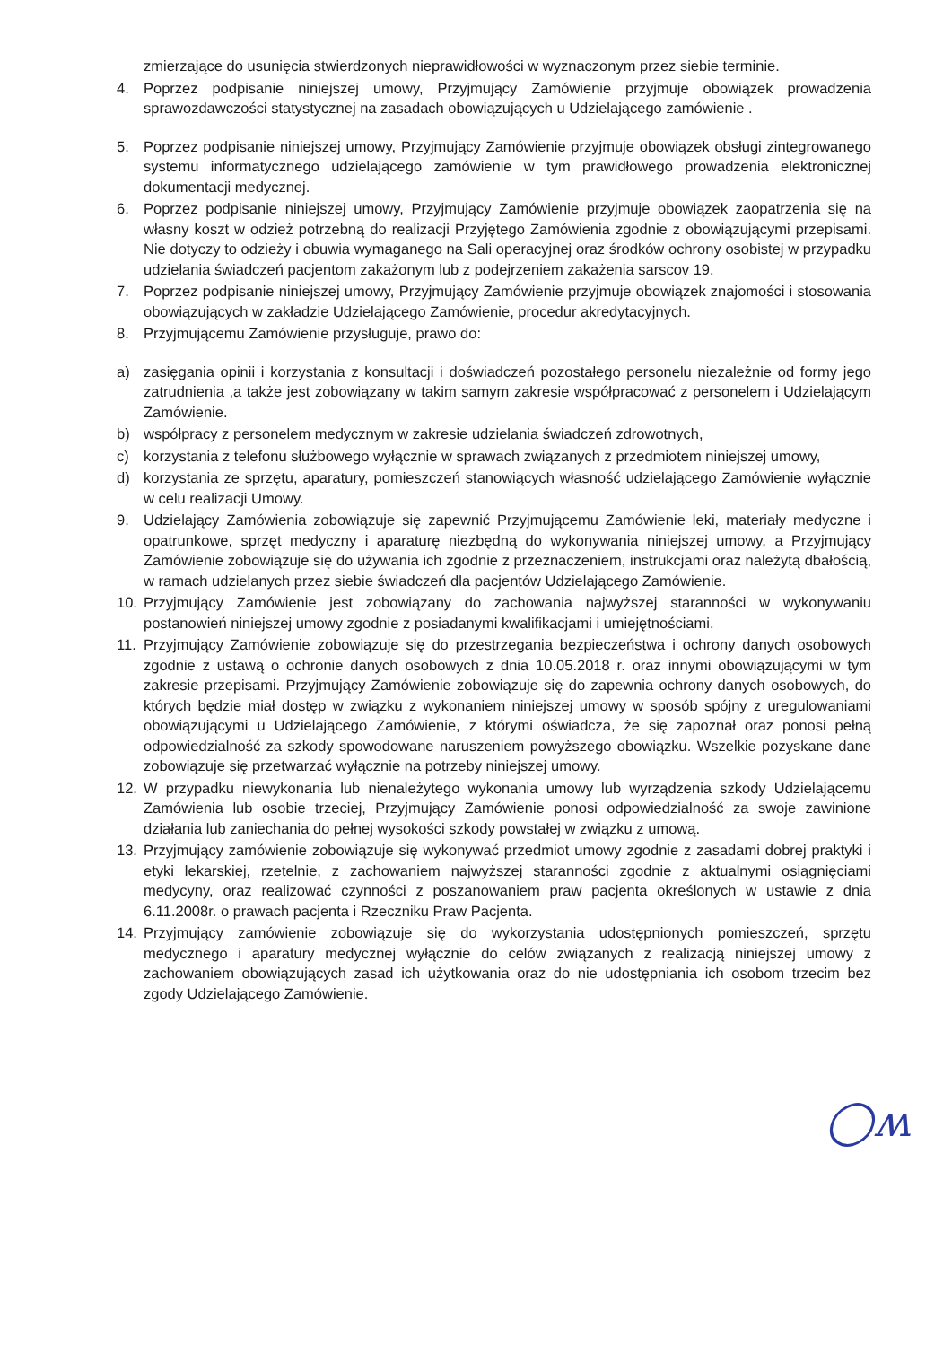zmierzające do usunięcia stwierdzonych nieprawidłowości w wyznaczonym przez siebie terminie.
4. Poprzez podpisanie niniejszej umowy, Przyjmujący Zamówienie przyjmuje obowiązek prowadzenia sprawozdawczości statystycznej na zasadach obowiązujących u Udzielającego zamówienie .
5. Poprzez podpisanie niniejszej umowy, Przyjmujący Zamówienie przyjmuje obowiązek obsługi zintegrowanego systemu informatycznego udzielającego zamówienie w tym prawidłowego prowadzenia elektronicznej dokumentacji medycznej.
6. Poprzez podpisanie niniejszej umowy, Przyjmujący Zamówienie przyjmuje obowiązek zaopatrzenia się na własny koszt w odzież potrzebną do realizacji Przyjętego Zamówienia zgodnie z obowiązującymi przepisami. Nie dotyczy to odzieży i obuwia wymaganego na Sali operacyjnej oraz środków ochrony osobistej w przypadku udzielania świadczeń pacjentom zakażonym lub z podejrzeniem zakażenia sarscov 19.
7. Poprzez podpisanie niniejszej umowy, Przyjmujący Zamówienie przyjmuje obowiązek znajomości i stosowania obowiązujących w zakładzie Udzielającego Zamówienie, procedur akredytacyjnych.
8. Przyjmującemu Zamówienie przysługuje, prawo do:
a) zasięgania opinii i korzystania z konsultacji i doświadczeń pozostałego personelu niezależnie od formy jego zatrudnienia ,a także jest zobowiązany w takim samym zakresie współpracować z personelem i Udzielającym Zamówienie.
b) współpracy z personelem medycznym w zakresie udzielania świadczeń zdrowotnych,
c) korzystania z telefonu służbowego wyłącznie w sprawach związanych z przedmiotem niniejszej umowy,
d) korzystania ze sprzętu, aparatury, pomieszczeń stanowiących własność udzielającego Zamówienie wyłącznie w celu realizacji Umowy.
9. Udzielający Zamówienia zobowiązuje się zapewnić Przyjmującemu Zamówienie leki, materiały medyczne i opatrunkowe, sprzęt medyczny i aparaturę niezbędną do wykonywania niniejszej umowy, a Przyjmujący Zamówienie zobowiązuje się do używania ich zgodnie z przeznaczeniem, instrukcjami oraz należytą dbałością, w ramach udzielanych przez siebie świadczeń dla pacjentów Udzielającego Zamówienie.
10. Przyjmujący Zamówienie jest zobowiązany do zachowania najwyższej staranności w wykonywaniu postanowień niniejszej umowy zgodnie z posiadanymi kwalifikacjami i umiejętnościami.
11. Przyjmujący Zamówienie zobowiązuje się do przestrzegania bezpieczeństwa i ochrony danych osobowych zgodnie z ustawą o ochronie danych osobowych z dnia 10.05.2018 r. oraz innymi obowiązującymi w tym zakresie przepisami. Przyjmujący Zamówienie zobowiązuje się do zapewnia ochrony danych osobowych, do których będzie miał dostęp w związku z wykonaniem niniejszej umowy w sposób spójny z uregulowaniami obowiązującymi u Udzielającego Zamówienie, z którymi oświadcza, że się zapoznał oraz ponosi pełną odpowiedzialność za szkody spowodowane naruszeniem powyższego obowiązku. Wszelkie pozyskane dane zobowiązuje się przetwarzać wyłącznie na potrzeby niniejszej umowy.
12. W przypadku niewykonania lub nienależytego wykonania umowy lub wyrządzenia szkody Udzielającemu Zamówienia lub osobie trzeciej, Przyjmujący Zamówienie ponosi odpowiedzialność za swoje zawinione działania lub zaniechania do pełnej wysokości szkody powstałej w związku z umową.
13. Przyjmujący zamówienie zobowiązuje się wykonywać przedmiot umowy zgodnie z zasadami dobrej praktyki i etyki lekarskiej, rzetelnie, z zachowaniem najwyższej staranności zgodnie z aktualnymi osiągnięciami medycyny, oraz realizować czynności z poszanowaniem praw pacjenta określonych w ustawie z dnia 6.11.2008r. o prawach pacjenta i Rzeczniku Praw Pacjenta.
14. Przyjmujący zamówienie zobowiązuje się do wykorzystania udostępnionych pomieszczeń, sprzętu medycznego i aparatury medycznej wyłącznie do celów związanych z realizacją niniejszej umowy z zachowaniem obowiązujących zasad ich użytkowania oraz do nie udostępniania ich osobom trzecim bez zgody Udzielającego Zamówienie.
◯ʍ